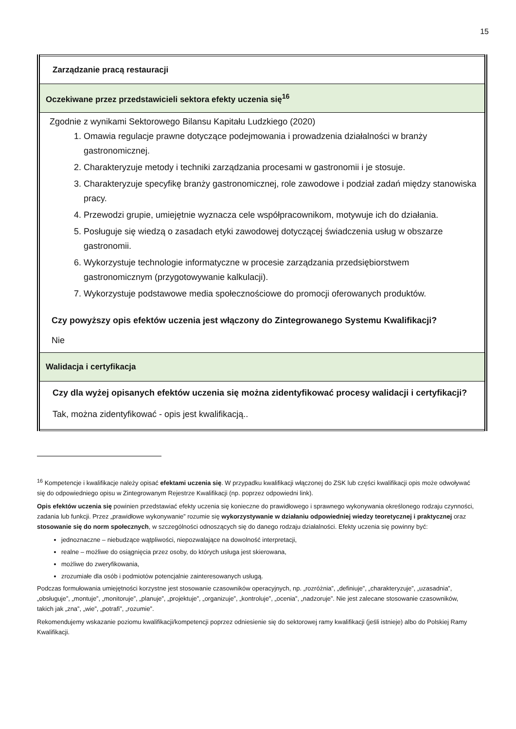15
| Zarządzanie pracą restauracji |
| Oczekiwane przez przedstawicieli sektora efekty uczenia się<sup>16</sup> |
| Zgodnie z wynikami Sektorowego Bilansu Kapitału Ludzkiego (2020) 1. Omawia regulacje prawne dotyczące podejmowania i prowadzenia działalności w branży gastronomicznej. 2. Charakteryzuje metody i techniki zarządzania procesami w gastronomii i je stosuje. 3. Charakteryzuje specyfikę branży gastronomicznej, role zawodowe i podział zadań między stanowiska pracy. 4. Przewodzi grupie, umiejętnie wyznacza cele współpracownikom, motywuje ich do działania. 5. Posługuje się wiedzą o zasadach etyki zawodowej dotyczącej świadczenia usług w obszarze gastronomii. 6. Wykorzystuje technologie informatyczne w procesie zarządzania przedsiębiorstwem gastronomicznym (przygotowywanie kalkulacji). 7. Wykorzystuje podstawowe media społecznościowe do promocji oferowanych produktów. Czy powyższy opis efektów uczenia jest włączony do Zintegrowanego Systemu Kwalifikacji? Nie |
| Walidacja i certyfikacja |
| Czy dla wyżej opisanych efektów uczenia się można zidentyfikować procesy walidacji i certyfikacji? Tak, można zidentyfikować - opis jest kwalifikacją.. |
<sup>16</sup> Kompetencje i kwalifikacje należy opisać efektami uczenia się. W przypadku kwalifikacji włączonej do ZSK lub części kwalifikacji opis może odwoływać się do odpowiedniego opisu w Zintegrowanym Rejestrze Kwalifikacji (np. poprzez odpowiedni link).
Opis efektów uczenia się powinien przedstawiać efekty uczenia się konieczne do prawidłowego i sprawnego wykonywania określonego rodzaju czynności, zadania lub funkcji. Przez „prawidłowe wykonywanie” rozumie się wykorzystywanie w działaniu odpowiedniej wiedzy teoretycznej i praktycznej oraz stosowanie się do norm społecznych, w szczególności odnoszących się do danego rodzaju działalności. Efekty uczenia się powinny być:
jednoznaczne – niebudzące wątpliwości, niepozwalające na dowolność interpretacji,
realne – możliwe do osiągnięcia przez osoby, do których usługa jest skierowana,
możliwe do zweryfikowania,
zrozumiałe dla osób i podmiotów potencjalnie zainteresowanych usługą.
Podczas formułowania umiejętności korzystne jest stosowanie czasowników operacyjnych, np. „rozróżnia”, „definiuje”, „charakteryzuje”, „uzasadnia”, „obsługuje”, „montuje”, „monitoruje”, „planuje”, „projektuje”, „organizuje”, „kontroluje”, „ocenia”, „nadzoruje”. Nie jest zalecane stosowanie czasowników, takich jak „zna”, „wie”, „potrafi”, „rozumie”.
Rekomendujemy wskazanie poziomu kwalifikacji/kompetencji poprzez odniesienie się do sektorowej ramy kwalifikacji (jeśli istnieje) albo do Polskiej Ramy Kwalifikacji.